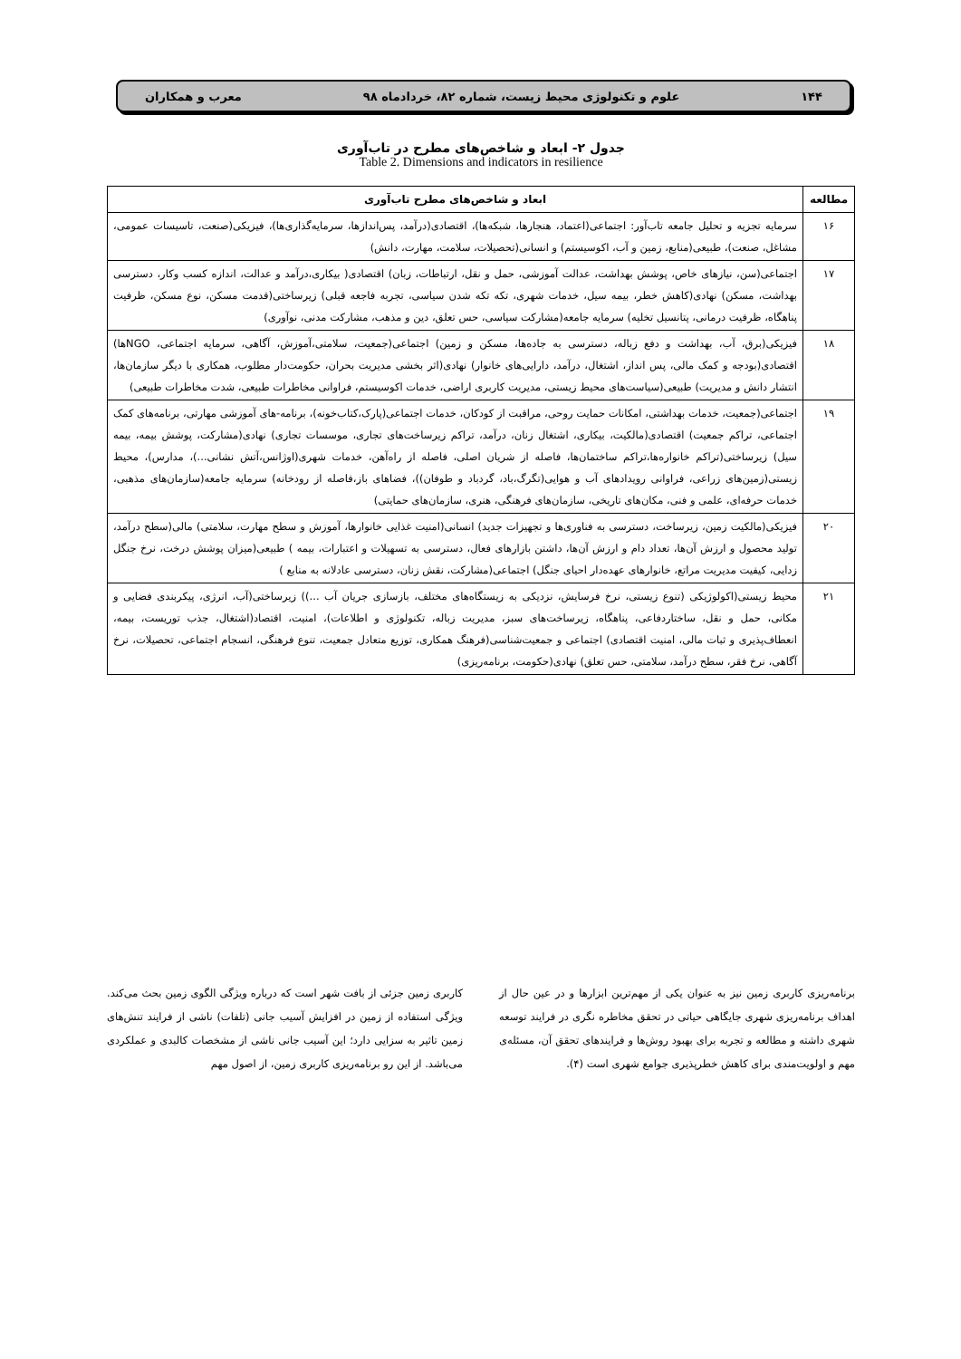۱۴۴ علوم و تکنولوژی محیط زیست، شماره ۸۲، خردادماه ۹۸ معرب و همکاران
جدول ۲- ابعاد و شاخص‌های مطرح در تاب‌آوری
Table 2. Dimensions and indicators in resilience
| مطالعه | ابعاد و شاخص‌های مطرح تاب‌آوری |
| --- | --- |
| ۱۶ | سرمایه تجزیه و تحلیل جامعه تاب‌آور: اجتماعی(اعتماد، هنجارها، شبکه‌ها)، اقتصادی(درآمد، پس‌اندازها، سرمایه‌گذاری‌ها)، فیزیکی(صنعت، تاسیسات عمومی، مشاغل، صنعت)، طبیعی(منابع، زمین و آب، اکوسیستم) و انسانی(تحصیلات، سلامت، مهارت، دانش) |
| ۱۷ | اجتماعی(سن، نیازهای خاص، پوشش بهداشت، عدالت آموزشی، حمل و نقل، ارتباطات، زبان) اقتصادی( بیکاری،درآمد و عدالت، اندازه کسب وکار، دسترسی بهداشت، مسکن) نهادی(کاهش خطر، بیمه سیل، خدمات شهری، تکه تکه شدن سیاسی، تجربه فاجعه قبلی) زیرساختی(قدمت مسکن، نوع مسکن، ظرفیت پناهگاه، ظرفیت درمانی، پتانسیل تخلیه) سرمایه جامعه(مشارکت سیاسی، حس تعلق، دین و مذهب، مشارکت مدنی، نوآوری) |
| ۱۸ | فیزیکی(برق، آب، بهداشت و دفع زباله، دسترسی به جاده‌ها، مسکن و زمین) اجتماعی(جمعیت، سلامتی،آموزش، آگاهی، سرمایه اجتماعی، NGOها) اقتصادی(بودجه و کمک مالی، پس انداز، اشتغال، درآمد، دارایی‌های خانوار) نهادی(اثر بخشی مدیریت بحران، حکومت‌دار مطلوب، همکاری با دیگر سازمان‌ها، انتشار دانش و مدیریت) طبیعی(سیاست‌های محیط زیستی، مدیریت کاربری اراضی، خدمات اکوسیستم، فراوانی مخاطرات طبیعی، شدت مخاطرات طبیعی) |
| ۱۹ | اجتماعی(جمعیت، خدمات بهداشتی، امکانات حمایت روحی، مراقبت از کودکان، خدمات اجتماعی(پارک،کتاب‌خونه)، برنامه-های آموزشی مهارتی، برنامه‌های کمک اجتماعی، تراکم جمعیت) اقتصادی(مالکیت، بیکاری، اشتغال زنان، درآمد، تراکم زیرساخت‌های تجاری، موسسات تجاری) نهادی(مشارکت، پوشش بیمه، بیمه سیل) زیرساختی(تراکم خانواره‌ها،تراکم ساختمان‌ها، فاصله از شریان اصلی، فاصله از راه‌آهن، خدمات شهری(اوژانس،آتش نشانی...)، مدارس)، محیط زیستی(زمین‌های زراعی، فراوانی رویدادهای آب و هوایی(تگرگ،باد، گردباد و طوفان))، فضاهای باز،فاصله از رودخانه) سرمایه جامعه(سازمان‌های مذهبی، خدمات حرفه‌ای، علمی و فنی، مکان‌های تاریخی، سازمان‌های فرهنگی، هنری، سازمان‌های حمایتی) |
| ۲۰ | فیزیکی(مالکیت زمین، زیرساخت، دسترسی به فناوری‌ها و تجهیزات جدید) انسانی(امنیت غذایی خانوارها، آموزش و سطح مهارت، سلامتی) مالی(سطح درآمد، تولید محصول و ارزش آن‌ها، تعداد دام و ارزش آن‌ها، داشتن بازارهای فعال، دسترسی به تسهیلات و اعتبارات، بیمه ) طبیعی(میزان پوشش درخت، نرخ جنگل زدایی، کیفیت مدیریت مراتع، خانوارهای عهده‌دار احیای جنگل) اجتماعی(مشارکت، نقش زنان، دسترسی عادلانه به منابع ) |
| ۲۱ | محیط زیستی(اکولوژیکی (تنوع زیستی، نرخ فرسایش، نزدیکی به زیستگاه‌های مختلف، بازسازی جریان آب ...)) زیرساختی(آب، انرژی، پیکربندی فضایی و مکانی، حمل و نقل، ساختاردفاعی، پناهگاه، زیرساخت‌های سبز، مدیریت زباله، تکنولوژی و اطلاعات)، امنیت، اقتصاد(اشتغال، جذب توریست، بیمه، انعطاف‌پذیری و ثبات مالی، امنیت اقتصادی) اجتماعی و جمعیت‌شناسی(فرهنگ همکاری، توزیع متعادل جمعیت، تنوع فرهنگی، انسجام اجتماعی، تحصیلات، نرخ آگاهی، نرخ فقر، سطح درآمد، سلامتی، حس تعلق) نهادی(حکومت، برنامه‌ریزی) |
برنامه‌ریزی کاربری زمین نیز به عنوان یکی از مهم‌ترین ابزارها و در عین حال از اهداف برنامه‌ریزی شهری جایگاهی حیاتی در تحقق مخاطره نگری در فرایند توسعه شهری داشته و مطالعه و تجربه برای بهبود روش‌ها و فرایندهای تحقق آن، مسئله‌ی مهم و اولویت‌مندی برای کاهش خطرپذیری جوامع شهری است (۴).
کاربری زمین جزئی از بافت شهر است که درباره ویژگی الگوی زمین بحث می‌کند. ویژگی استفاده از زمین در افزایش آسیب جانی (تلفات) ناشی از فرایند تنش‌های زمین تاثیر به سزایی دارد؛ این آسیب جانی ناشی از مشخصات کالبدی و عملکردی می‌باشد. از این رو برنامه‌ریزی کاربری زمین، از اصول مهم